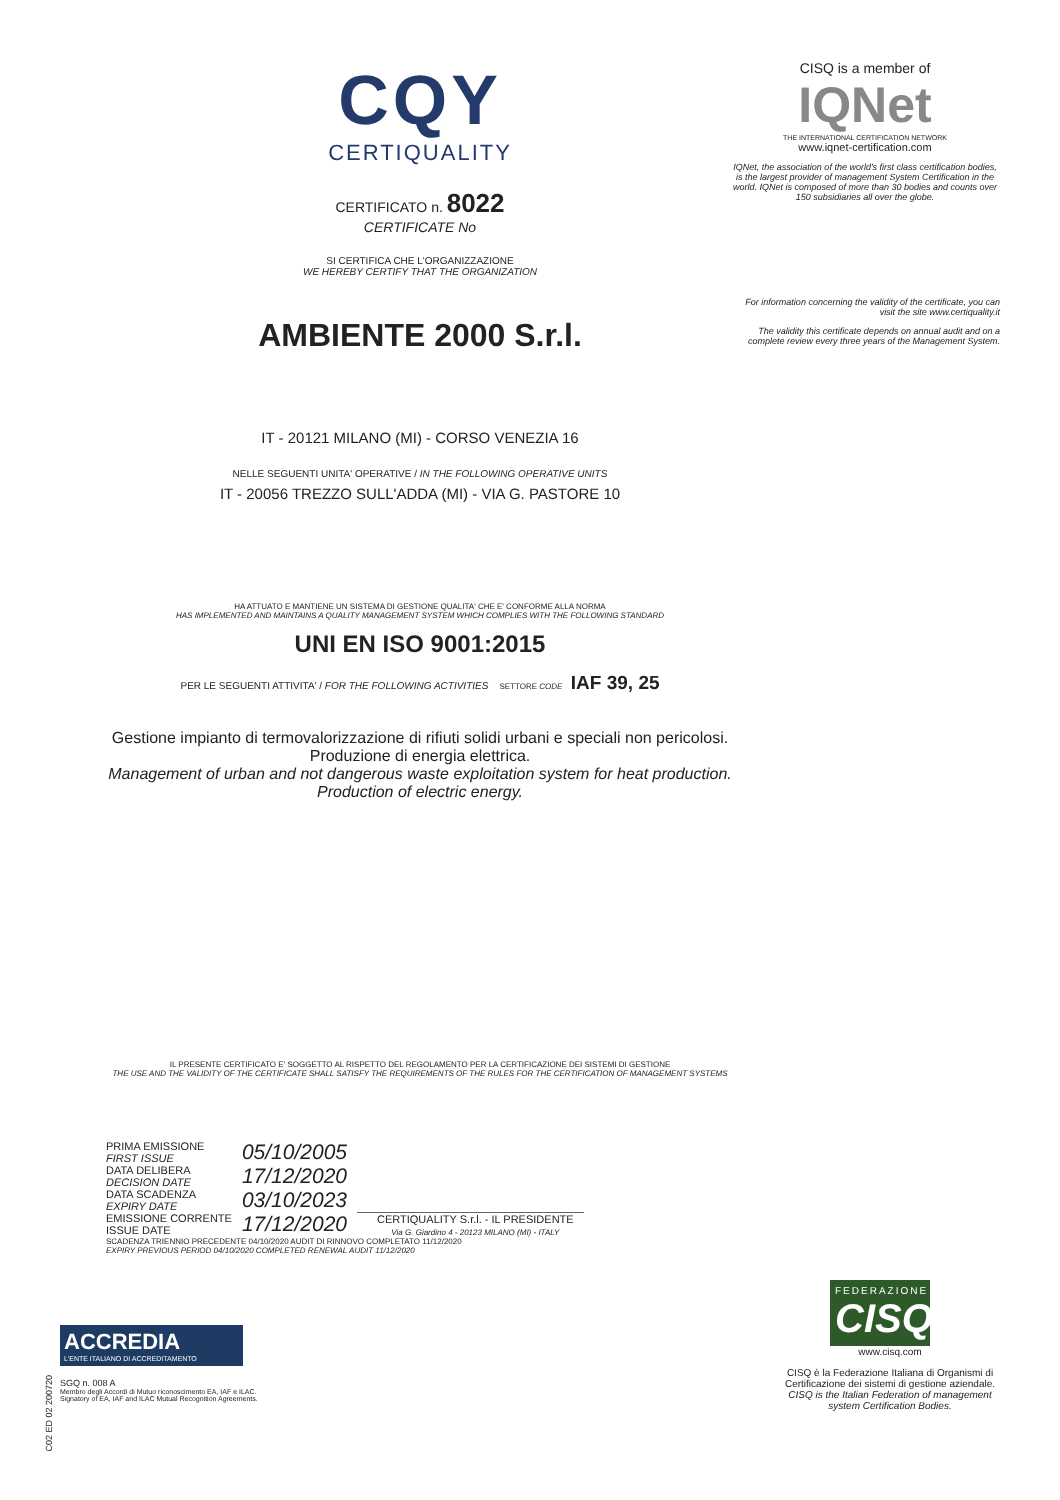CQY
CERTIQUALITY
CERTIFICATO n. 8022
CERTIFICATE No
SI CERTIFICA CHE L'ORGANIZZAZIONE
WE HEREBY CERTIFY THAT THE ORGANIZATION
AMBIENTE 2000 S.r.l.
IT - 20121 MILANO (MI) - CORSO VENEZIA 16
NELLE SEGUENTI UNITA' OPERATIVE / IN THE FOLLOWING OPERATIVE UNITS
IT - 20056 TREZZO SULL'ADDA (MI) - VIA G. PASTORE 10
HA ATTUATO E MANTIENE UN SISTEMA DI GESTIONE QUALITA' CHE E' CONFORME ALLA NORMA
HAS IMPLEMENTED AND MAINTAINS A QUALITY MANAGEMENT SYSTEM WHICH COMPLIES WITH THE FOLLOWING STANDARD
UNI EN ISO 9001:2015
PER LE SEGUENTI ATTIVITA' / FOR THE FOLLOWING ACTIVITIES SETTORE CODE IAF 39, 25
Gestione impianto di termovalorizzazione di rifiuti solidi urbani e speciali non pericolosi.
Produzione di energia elettrica.
Management of urban and not dangerous waste exploitation system for heat production.
Production of electric energy.
CISQ is a member of
IQNet
THE INTERNATIONAL CERTIFICATION NETWORK
www.iqnet-certification.com
IQNet, the association of the world's first class certification bodies, is the largest provider of management System Certification in the world. IQNet is composed of more than 30 bodies and counts over 150 subsidiaries all over the globe.
For information concerning the validity of the certificate, you can visit the site www.certiquality.it
The validity this certificate depends on annual audit and on a complete review every three years of the Management System.
IL PRESENTE CERTIFICATO E' SOGGETTO AL RISPETTO DEL REGOLAMENTO PER LA CERTIFICAZIONE DEI SISTEMI DI GESTIONE
THE USE AND THE VALIDITY OF THE CERTIFICATE SHALL SATISFY THE REQUIREMENTS OF THE RULES FOR THE CERTIFICATION OF MANAGEMENT SYSTEMS
| PRIMA EMISSIONE FIRST ISSUE | 05/10/2005 | |
| DATA DELIBERA DECISION DATE | 17/12/2020 | |
| DATA SCADENZA EXPIRY DATE | 03/10/2023 | |
| EMISSIONE CORRENTE ISSUE DATE | 17/12/2020 | CERTIQUALITY S.r.l. - IL PRESIDENTE Via G. Giardino 4 - 20123 MILANO (MI) - ITALY |
SCADENZA TRIENNIO PRECEDENTE 04/10/2020 AUDIT DI RINNOVO COMPLETATO 11/12/2020
EXPIRY PREVIOUS PERIOD 04/10/2020 COMPLETED RENEWAL AUDIT 11/12/2020
ACCREDIA
L'ENTE ITALIANO DI ACCREDITAMENTO
SGQ n. 008 A
Membro degli Accordi di Mutuo riconoscimento EA, IAF e ILAC.
Signatory of EA, IAF and ILAC Mutual Recognition Agreements.
C02 ED 02 200720
FEDERAZIONE
CISQ
www.cisq.com
CISQ è la Federazione Italiana di Organismi di Certificazione dei sistemi di gestione aziendale.
CISQ is the Italian Federation of management system Certification Bodies.